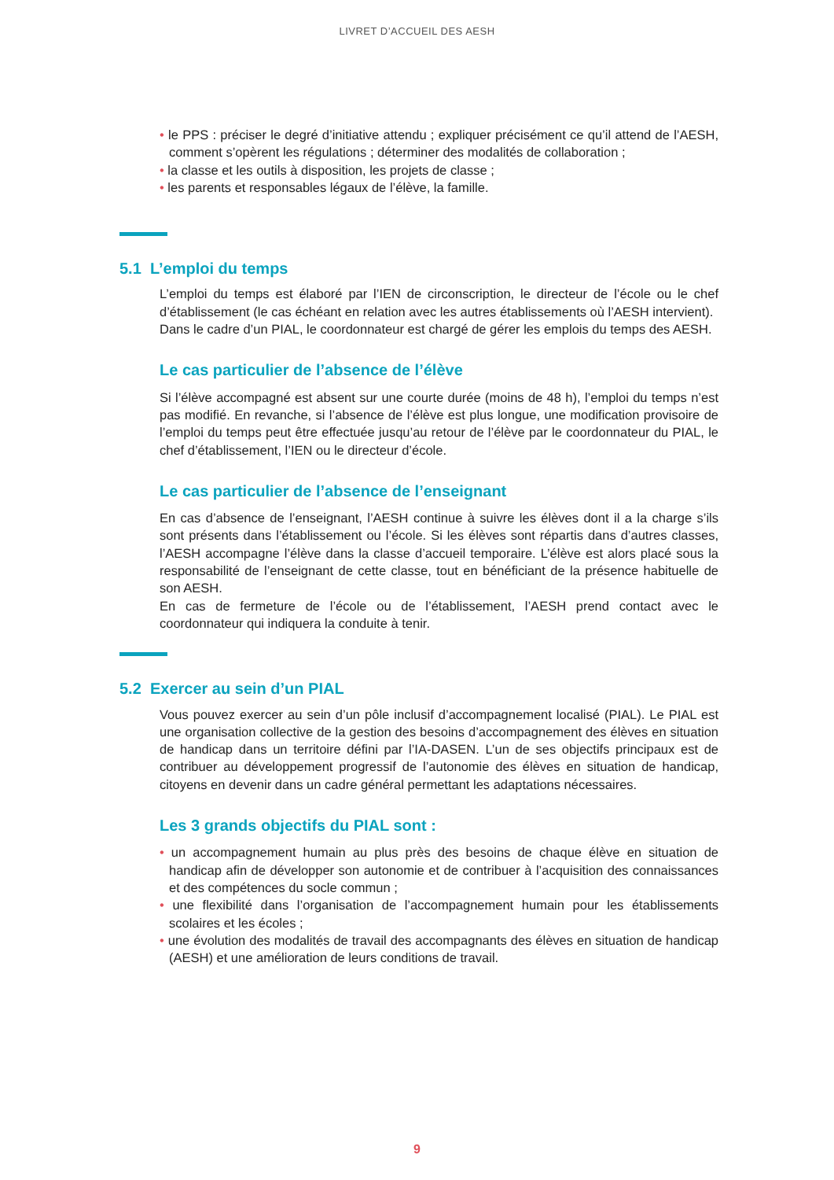LIVRET D’ACCUEIL DES AESH
• le PPS : préciser le degré d’initiative attendu ; expliquer précisément ce qu’il attend de l’AESH, comment s’opèrent les régulations ; déterminer des modalités de collaboration ;
• la classe et les outils à disposition, les projets de classe ;
• les parents et responsables légaux de l’élève, la famille.
5.1 L’emploi du temps
L’emploi du temps est élaboré par l’IEN de circonscription, le directeur de l’école ou le chef d’établissement (le cas échéant en relation avec les autres établissements où l’AESH intervient).
Dans le cadre d’un PIAL, le coordonnateur est chargé de gérer les emplois du temps des AESH.
Le cas particulier de l’absence de l’élève
Si l’élève accompagné est absent sur une courte durée (moins de 48 h), l’emploi du temps n’est pas modifié. En revanche, si l’absence de l’élève est plus longue, une modification provisoire de l’emploi du temps peut être effectuée jusqu’au retour de l’élève par le coordonnateur du PIAL, le chef d’établissement, l’IEN ou le directeur d’école.
Le cas particulier de l’absence de l’enseignant
En cas d’absence de l’enseignant, l’AESH continue à suivre les élèves dont il a la charge s’ils sont présents dans l’établissement ou l’école. Si les élèves sont répartis dans d’autres classes, l’AESH accompagne l’élève dans la classe d’accueil temporaire. L’élève est alors placé sous la responsabilité de l’enseignant de cette classe, tout en bénéficiant de la présence habituelle de son AESH.
En cas de fermeture de l’école ou de l’établissement, l’AESH prend contact avec le coordonnateur qui indiquera la conduite à tenir.
5.2 Exercer au sein d’un PIAL
Vous pouvez exercer au sein d’un pôle inclusif d’accompagnement localisé (PIAL). Le PIAL est une organisation collective de la gestion des besoins d’accompagnement des élèves en situation de handicap dans un territoire défini par l’IA-DASEN. L’un de ses objectifs principaux est de contribuer au développement progressif de l’autonomie des élèves en situation de handicap, citoyens en devenir dans un cadre général permettant les adaptations nécessaires.
Les 3 grands objectifs du PIAL sont :
• un accompagnement humain au plus près des besoins de chaque élève en situation de handicap afin de développer son autonomie et de contribuer à l’acquisition des connaissances et des compétences du socle commun ;
• une flexibilité dans l’organisation de l’accompagnement humain pour les établissements scolaires et les écoles ;
• une évolution des modalités de travail des accompagnants des élèves en situation de handicap (AESH) et une amélioration de leurs conditions de travail.
9